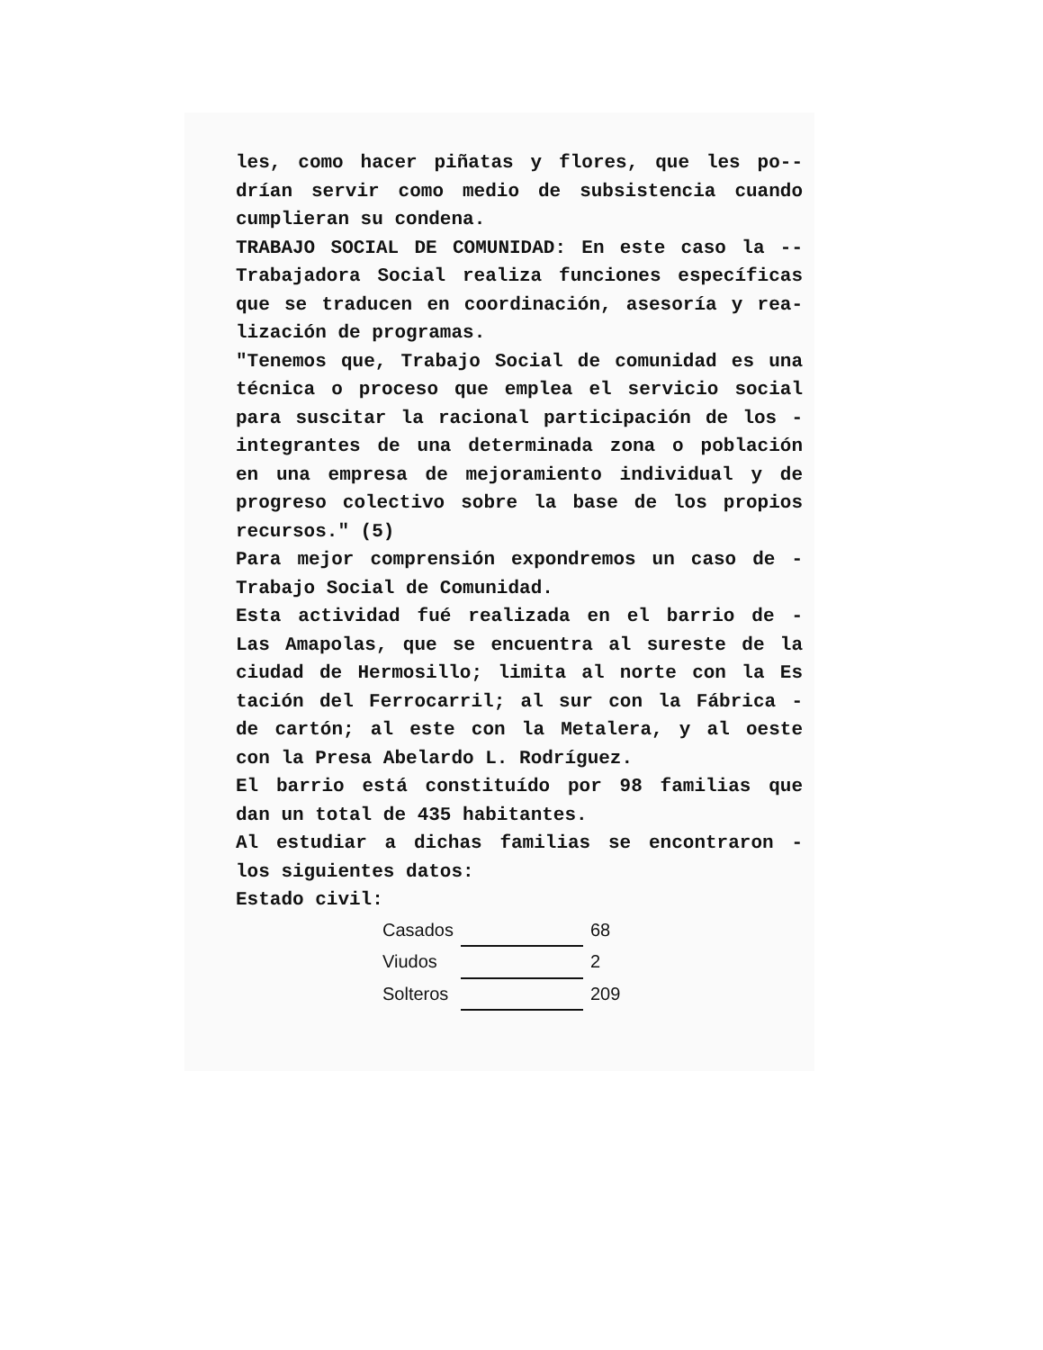les, como hacer piñatas y flores, que les po-- drían servir como medio de subsistencia cuando cumplieran su condena.
TRABAJO SOCIAL DE COMUNIDAD: En este caso la -- Trabajadora Social realiza funciones específicas que se traducen en coordinación, asesoría y rea- lización de programas.
"Tenemos que, Trabajo Social de comunidad es una técnica o proceso que emplea el servicio social para suscitar la racional participación de los - integrantes de una determinada zona o población en una empresa de mejoramiento individual y de progreso colectivo sobre la base de los propios recursos." (5)
Para mejor comprensión expondremos un caso de - Trabajo Social de Comunidad.
Esta actividad fué realizada en el barrio de - Las Amapolas, que se encuentra al sureste de la ciudad de Hermosillo; limita al norte con la Es tación del Ferrocarril; al sur con la Fábrica - de cartón; al este con la Metalera, y al oeste con la Presa Abelardo L. Rodríguez.
El barrio está constituído por 98 familias que dan un total de 435 habitantes.
Al estudiar a dichas familias se encontraron - los siguientes datos:
Estado civil:
| Casados | | 68 |
| Viudos | | 2 |
| Solteros | | 209 |